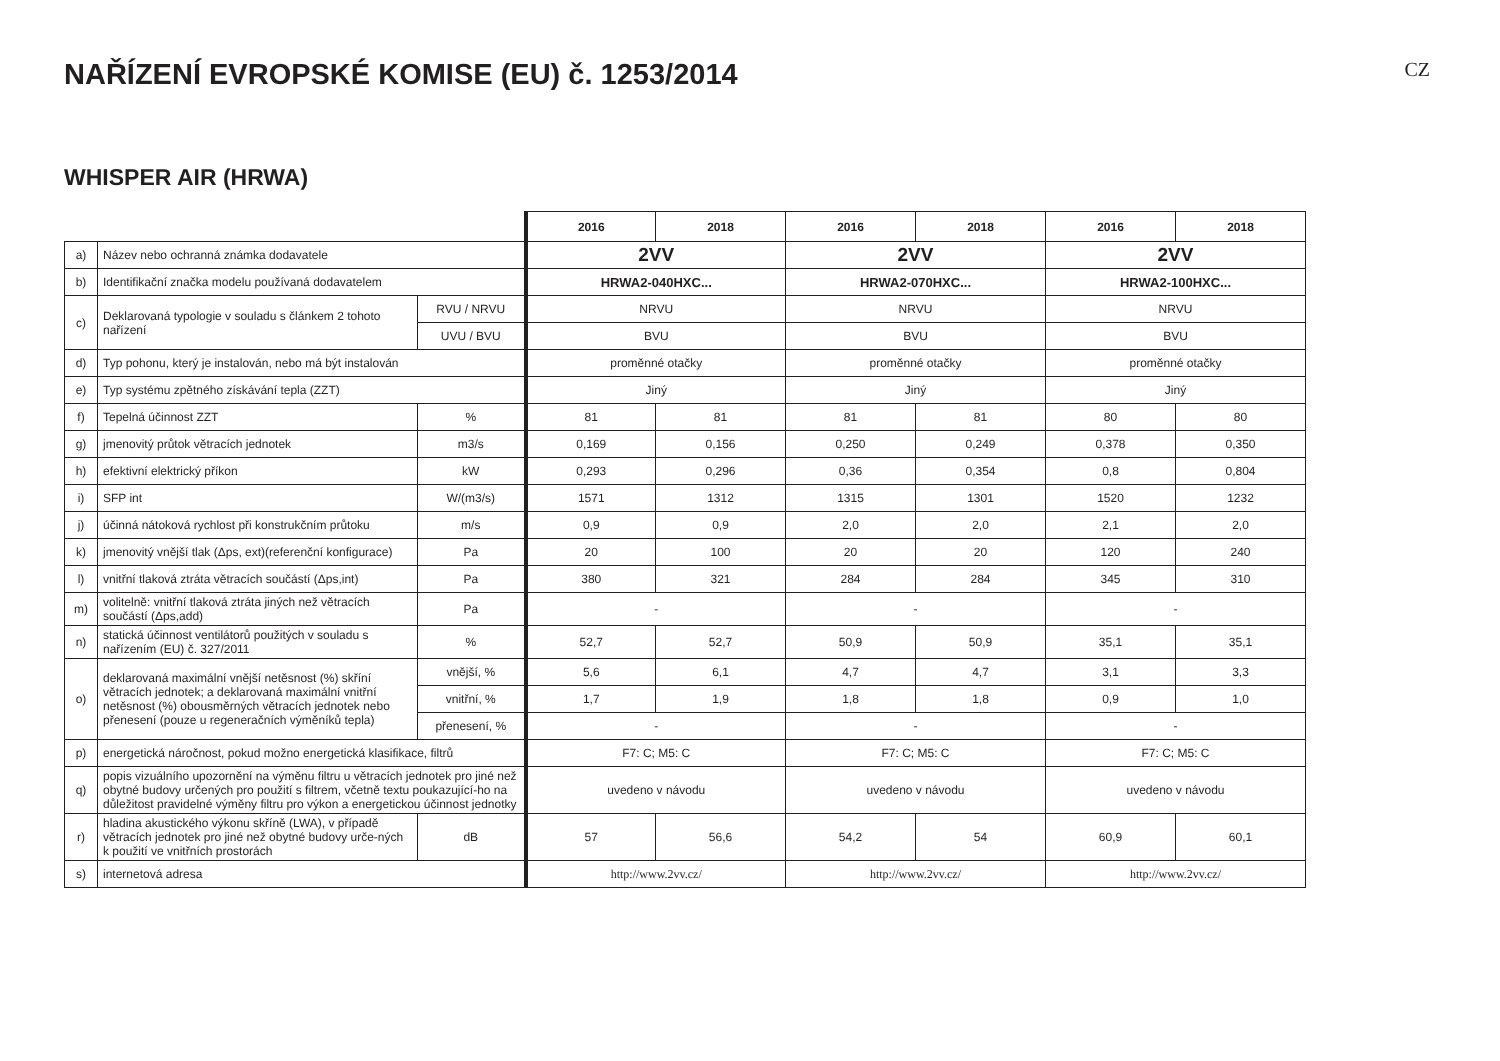NAŘÍZENÍ EVROPSKÉ KOMISE (EU) č. 1253/2014
CZ
WHISPER AIR (HRWA)
| | | | 2016 | 2018 | 2016 | 2018 | 2016 | 2018 |
| a) | Název nebo ochranná známka dodavatele | | 2VV | | 2VV | | 2VV | |
| b) | Identifikační značka modelu používaná dodavatelem | | HRWA2-040HXC... | | HRWA2-070HXC... | | HRWA2-100HXC... | |
| c) | Deklarovaná typologie v souladu s článkem 2 tohoto nařízení | RVU / NRVU | NRVU | | NRVU | | NRVU | |
| | | UVU / BVU | BVU | | BVU | | BVU | |
| d) | Typ pohonu, který je instalován, nebo má být instalován | | proměnné otačky | | proměnné otačky | | proměnné otačky | |
| e) | Typ systému zpětného získávání tepla (ZZT) | | Jiný | | Jiný | | Jiný | |
| f) | Tepelná účinnost ZZT | % | 81 | 81 | 81 | 81 | 80 | 80 |
| g) | jmenovitý průtok větracích jednotek | m3/s | 0,169 | 0,156 | 0,250 | 0,249 | 0,378 | 0,350 |
| h) | efektivní elektrický příkon | kW | 0,293 | 0,296 | 0,36 | 0,354 | 0,8 | 0,804 |
| i) | SFP int | W/(m3/s) | 1571 | 1312 | 1315 | 1301 | 1520 | 1232 |
| j) | účinná nátoková rychlost při konstrukčním průtoku | m/s | 0,9 | 0,9 | 2,0 | 2,0 | 2,1 | 2,0 |
| k) | jmenovitý vnější tlak (Δps, ext)(referenční konfigurace) | Pa | 20 | 100 | 20 | 20 | 120 | 240 |
| l) | vnitřní tlaková ztráta větracích součástí (Δps,int) | Pa | 380 | 321 | 284 | 284 | 345 | 310 |
| m) | volitelně: vnitřní tlaková ztráta jiných než větracích součástí (Δps,add) | Pa | - | | - | | - | |
| n) | statická účinnost ventilátorů použitých v souladu s nařízením (EU) č. 327/2011 | % | 52,7 | 52,7 | 50,9 | 50,9 | 35,1 | 35,1 |
| o) | deklarovaná maximální vnější netěsnost (%) skříní větracích jednotek; a deklarovaná maximální vnitřní netěsnost (%) obousměrných větracích jednotek nebo přenesení (pouze u regeneračních výměníků tepla) | vnější, % | 5,6 | 6,1 | 4,7 | 4,7 | 3,1 | 3,3 |
| | | vnitřní, % | 1,7 | 1,9 | 1,8 | 1,8 | 0,9 | 1,0 |
| | | přenesení, % | - | | - | | - | |
| p) | energetická náročnost, pokud možno energetická klasifikace, filtrů | | F7: C; M5: C | | F7: C; M5: C | | F7: C; M5: C | |
| q) | popis vizuálního upozornění na výměnu filtru u větracích jednotek pro jiné než obytné budovy určených pro použití s filtrem, včetně textu poukazující-ho na důležitost pravidelné výměny filtru pro výkon a energetickou účinnost jednotky | | uvedeno v návodu | | uvedeno v návodu | | uvedeno v návodu | |
| r) | hladina akustického výkonu skříně (LWA), v případě větracích jednotek pro jiné než obytné budovy urče-ných k použití ve vnitřních prostorách | dB | 57 | 56,6 | 54,2 | 54 | 60,9 | 60,1 |
| s) | internetová adresa | | http://www.2vv.cz/ | | http://www.2vv.cz/ | | http://www.2vv.cz/ | |